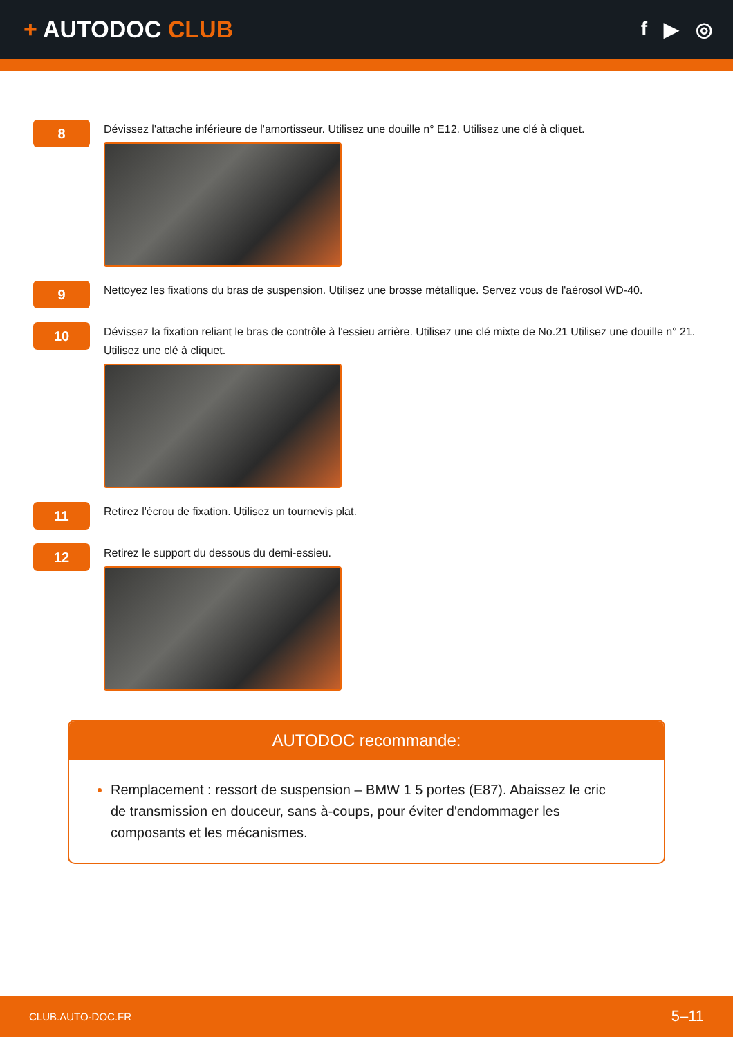+ AUTODOC CLUB
f ▶ ◎
8
Dévissez l'attache inférieure de l'amortisseur. Utilisez une douille n° E12. Utilisez une clé à cliquet.
9
Nettoyez les fixations du bras de suspension. Utilisez une brosse métallique. Servez vous de l'aérosol WD-40.
10
Dévissez la fixation reliant le bras de contrôle à l'essieu arrière. Utilisez une clé mixte de No.21 Utilisez une douille n° 21. Utilisez une clé à cliquet.
11
Retirez l'écrou de fixation. Utilisez un tournevis plat.
12
Retirez le support du dessous du demi-essieu.
AUTODOC recommande:
Remplacement : ressort de suspension – BMW 1 5 portes (E87). Abaissez le cric de transmission en douceur, sans à-coups, pour éviter d'endommager les composants et les mécanismes.
CLUB.AUTO-DOC.FR 5–11